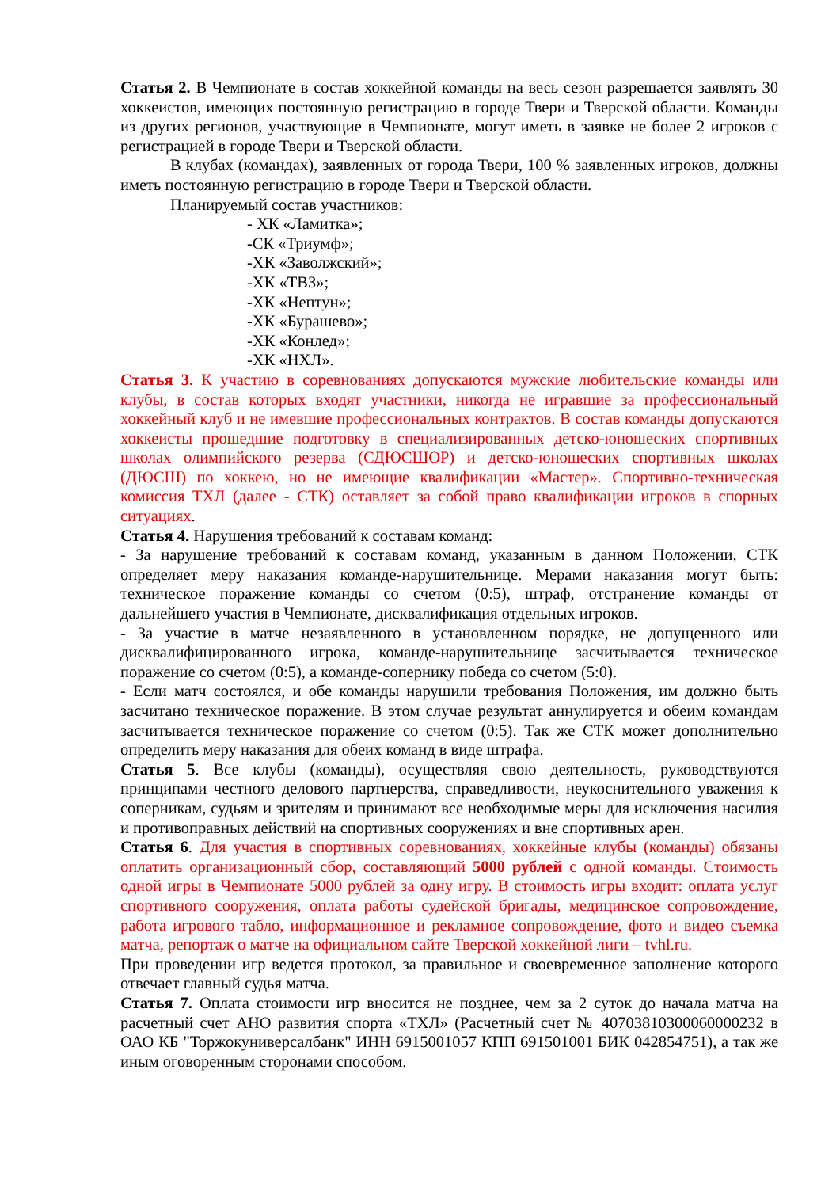Статья 2. В Чемпионате в состав хоккейной команды на весь сезон разрешается заявлять 30 хоккеистов, имеющих постоянную регистрацию в городе Твери и Тверской области. Команды из других регионов, участвующие в Чемпионате, могут иметь в заявке не более 2 игроков с регистрацией в городе Твери и Тверской области.
В клубах (командах), заявленных от города Твери, 100 % заявленных игроков, должны иметь постоянную регистрацию в городе Твери и Тверской области.
Планируемый состав участников:
- ХК «Ламитка»;
-СК «Триумф»;
-ХК «Заволжский»;
-ХК «ТВЗ»;
-ХК «Нептун»;
-ХК «Бурашево»;
-ХК «Конлед»;
-ХК «НХЛ».
Статья 3. К участию в соревнованиях допускаются мужские любительские команды или клубы, в состав которых входят участники, никогда не игравшие за профессиональный хоккейный клуб и не имевшие профессиональных контрактов. В состав команды допускаются хоккеисты прошедшие подготовку в специализированных детско-юношеских спортивных школах олимпийского резерва (СДЮСШОР) и детско-юношеских спортивных школах (ДЮСШ) по хоккею, но не имеющие квалификации «Мастер». Спортивно-техническая комиссия ТХЛ (далее - СТК) оставляет за собой право квалификации игроков в спорных ситуациях.
Статья 4. Нарушения требований к составам команд:
- За нарушение требований к составам команд, указанным в данном Положении, СТК определяет меру наказания команде-нарушительнице. Мерами наказания могут быть: техническое поражение команды со счетом (0:5), штраф, отстранение команды от дальнейшего участия в Чемпионате, дисквалификация отдельных игроков.
- За участие в матче незаявленного в установленном порядке, не допущенного или дисквалифицированного игрока, команде-нарушительнице засчитывается техническое поражение со счетом (0:5), а команде-сопернику победа со счетом (5:0).
- Если матч состоялся, и обе команды нарушили требования Положения, им должно быть засчитано техническое поражение. В этом случае результат аннулируется и обеим командам засчитывается техническое поражение со счетом (0:5). Так же СТК может дополнительно определить меру наказания для обеих команд в виде штрафа.
Статья 5. Все клубы (команды), осуществляя свою деятельность, руководствуются принципами честного делового партнерства, справедливости, неукоснительного уважения к соперникам, судьям и зрителям и принимают все необходимые меры для исключения насилия и противоправных действий на спортивных сооружениях и вне спортивных арен.
Статья 6. Для участия в спортивных соревнованиях, хоккейные клубы (команды) обязаны оплатить организационный сбор, составляющий 5000 рублей с одной команды. Стоимость одной игры в Чемпионате 5000 рублей за одну игру. В стоимость игры входит: оплата услуг спортивного сооружения, оплата работы судейской бригады, медицинское сопровождение, работа игрового табло, информационное и рекламное сопровождение, фото и видео съемка матча, репортаж о матче на официальном сайте Тверской хоккейной лиги – tvhl.ru.
При проведении игр ведется протокол, за правильное и своевременное заполнение которого отвечает главный судья матча.
Статья 7. Оплата стоимости игр вносится не позднее, чем за 2 суток до начала матча на расчетный счет АНО развития спорта «ТХЛ» (Расчетный счет № 40703810300060000232 в ОАО КБ "Торжокуниверсалбанк" ИНН 6915001057 КПП 691501001 БИК 042854751), а так же иным оговоренным сторонами способом.